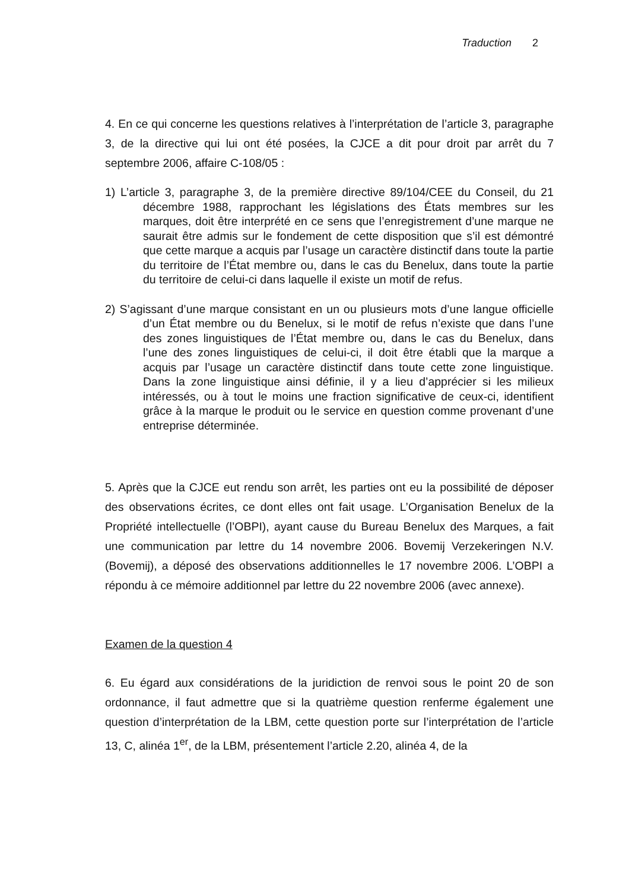Traduction 2
4. En ce qui concerne les questions relatives à l’interprétation de l’article 3, paragraphe 3, de la directive qui lui ont été posées, la CJCE a dit pour droit par arrêt du 7 septembre 2006, affaire C-108/05 :
1) L’article 3, paragraphe 3, de la première directive 89/104/CEE du Conseil, du 21 décembre 1988, rapprochant les législations des États membres sur les marques, doit être interprété en ce sens que l’enregistrement d’une marque ne saurait être admis sur le fondement de cette disposition que s’il est démontré que cette marque a acquis par l’usage un caractère distinctif dans toute la partie du territoire de l’État membre ou, dans le cas du Benelux, dans toute la partie du territoire de celui-ci dans laquelle il existe un motif de refus.
2) S’agissant d’une marque consistant en un ou plusieurs mots d’une langue officielle d’un État membre ou du Benelux, si le motif de refus n’existe que dans l’une des zones linguistiques de l’État membre ou, dans le cas du Benelux, dans l’une des zones linguistiques de celui-ci, il doit être établi que la marque a acquis par l’usage un caractère distinctif dans toute cette zone linguistique. Dans la zone linguistique ainsi définie, il y a lieu d’apprécier si les milieux intéressés, ou à tout le moins une fraction significative de ceux-ci, identifient grâce à la marque le produit ou le service en question comme provenant d’une entreprise déterminée.
5. Après que la CJCE eut rendu son arrêt, les parties ont eu la possibilité de déposer des observations écrites, ce dont elles ont fait usage. L’Organisation Benelux de la Propriété intellectuelle (l’OBPI), ayant cause du Bureau Benelux des Marques, a fait une communication par lettre du 14 novembre 2006. Bovemij Verzekeringen N.V. (Bovemij), a déposé des observations additionnelles le 17 novembre 2006. L’OBPI a répondu à ce mémoire additionnel par lettre du 22 novembre 2006 (avec annexe).
Examen de la question 4
6. Eu égard aux considérations de la juridiction de renvoi sous le point 20 de son ordonnance, il faut admettre que si la quatrième question renferme également une question d’interprétation de la LBM, cette question porte sur l’interprétation de l’article 13, C, alinéa 1<sup>er</sup>, de la LBM, présentement l’article 2.20, alinéa 4, de la